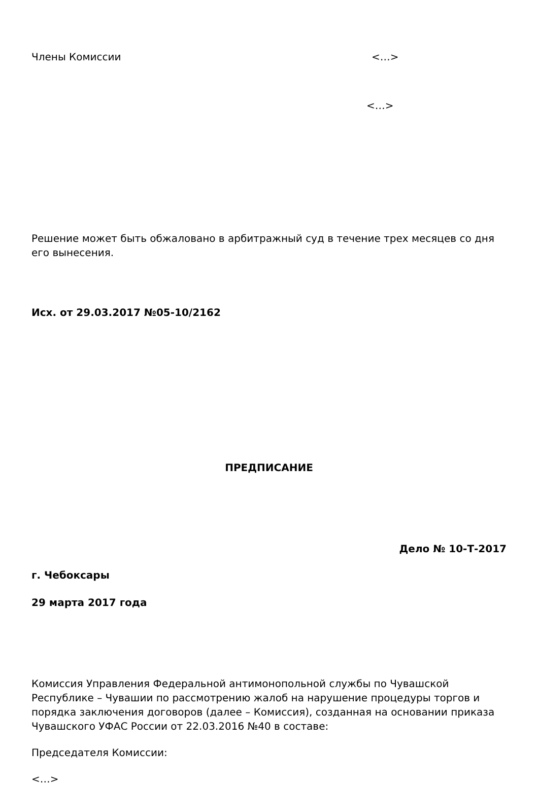Члены Комиссии <…>
<…>
Решение может быть обжаловано в арбитражный суд в течение трех месяцев со дня его вынесения.
Исх. от 29.03.2017 №05-10/2162
ПРЕДПИСАНИЕ
Дело № 10-Т-2017
г. Чебоксары
29 марта 2017 года
Комиссия Управления Федеральной антимонопольной службы по Чувашской Республике – Чувашии по рассмотрению жалоб на нарушение процедуры торгов и порядка заключения договоров (далее – Комиссия), созданная на основании приказа Чувашского УФАС России от 22.03.2016 №40 в составе:
Председателя Комиссии:
<…>